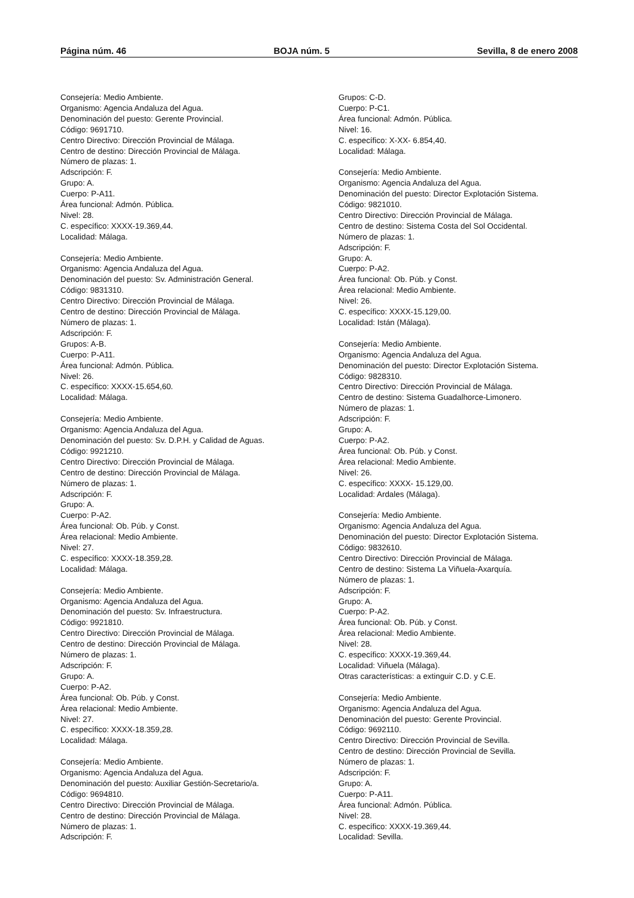Página núm. 46 BOJA núm. 5 Sevilla, 8 de enero 2008
Consejería: Medio Ambiente.
Organismo: Agencia Andaluza del Agua.
Denominación del puesto: Gerente Provincial.
Código: 9691710.
Centro Directivo: Dirección Provincial de Málaga.
Centro de destino: Dirección Provincial de Málaga.
Número de plazas: 1.
Adscripción: F.
Grupo: A.
Cuerpo: P-A11.
Área funcional: Admón. Pública.
Nivel: 28.
C. específico: XXXX-19.369,44.
Localidad: Málaga.
Consejería: Medio Ambiente.
Organismo: Agencia Andaluza del Agua.
Denominación del puesto: Sv. Administración General.
Código: 9831310.
Centro Directivo: Dirección Provincial de Málaga.
Centro de destino: Dirección Provincial de Málaga.
Número de plazas: 1.
Adscripción: F.
Grupos: A-B.
Cuerpo: P-A11.
Área funcional: Admón. Pública.
Nivel: 26.
C. específico: XXXX-15.654,60.
Localidad: Málaga.
Consejería: Medio Ambiente.
Organismo: Agencia Andaluza del Agua.
Denominación del puesto: Sv. D.P.H. y Calidad de Aguas.
Código: 9921210.
Centro Directivo: Dirección Provincial de Málaga.
Centro de destino: Dirección Provincial de Málaga.
Número de plazas: 1.
Adscripción: F.
Grupo: A.
Cuerpo: P-A2.
Área funcional: Ob. Púb. y Const.
Área relacional: Medio Ambiente.
Nivel: 27.
C. específico: XXXX-18.359,28.
Localidad: Málaga.
Consejería: Medio Ambiente.
Organismo: Agencia Andaluza del Agua.
Denominación del puesto: Sv. Infraestructura.
Código: 9921810.
Centro Directivo: Dirección Provincial de Málaga.
Centro de destino: Dirección Provincial de Málaga.
Número de plazas: 1.
Adscripción: F.
Grupo: A.
Cuerpo: P-A2.
Área funcional: Ob. Púb. y Const.
Área relacional: Medio Ambiente.
Nivel: 27.
C. específico: XXXX-18.359,28.
Localidad: Málaga.
Consejería: Medio Ambiente.
Organismo: Agencia Andaluza del Agua.
Denominación del puesto: Auxiliar Gestión-Secretario/a.
Código: 9694810.
Centro Directivo: Dirección Provincial de Málaga.
Centro de destino: Dirección Provincial de Málaga.
Número de plazas: 1.
Adscripción: F.
Grupos: C-D.
Cuerpo: P-C1.
Área funcional: Admón. Pública.
Nivel: 16.
C. específico: X-XX- 6.854,40.
Localidad: Málaga.
Consejería: Medio Ambiente.
Organismo: Agencia Andaluza del Agua.
Denominación del puesto: Director Explotación Sistema.
Código: 9821010.
Centro Directivo: Dirección Provincial de Málaga.
Centro de destino: Sistema Costa del Sol Occidental.
Número de plazas: 1.
Adscripción: F.
Grupo: A.
Cuerpo: P-A2.
Área funcional: Ob. Púb. y Const.
Área relacional: Medio Ambiente.
Nivel: 26.
C. específico: XXXX-15.129,00.
Localidad: Istán (Málaga).
Consejería: Medio Ambiente.
Organismo: Agencia Andaluza del Agua.
Denominación del puesto: Director Explotación Sistema.
Código: 9828310.
Centro Directivo: Dirección Provincial de Málaga.
Centro de destino: Sistema Guadalhorce-Limonero.
Número de plazas: 1.
Adscripción: F.
Grupo: A.
Cuerpo: P-A2.
Área funcional: Ob. Púb. y Const.
Área relacional: Medio Ambiente.
Nivel: 26.
C. específico: XXXX- 15.129,00.
Localidad: Ardales (Málaga).
Consejería: Medio Ambiente.
Organismo: Agencia Andaluza del Agua.
Denominación del puesto: Director Explotación Sistema.
Código: 9832610.
Centro Directivo: Dirección Provincial de Málaga.
Centro de destino: Sistema La Viñuela-Axarquía.
Número de plazas: 1.
Adscripción: F.
Grupo: A.
Cuerpo: P-A2.
Área funcional: Ob. Púb. y Const.
Área relacional: Medio Ambiente.
Nivel: 28.
C. específico: XXXX-19.369,44.
Localidad: Viñuela (Málaga).
Otras características: a extinguir C.D. y C.E.
Consejería: Medio Ambiente.
Organismo: Agencia Andaluza del Agua.
Denominación del puesto: Gerente Provincial.
Código: 9692110.
Centro Directivo: Dirección Provincial de Sevilla.
Centro de destino: Dirección Provincial de Sevilla.
Número de plazas: 1.
Adscripción: F.
Grupo: A.
Cuerpo: P-A11.
Área funcional: Admón. Pública.
Nivel: 28.
C. específico: XXXX-19.369,44.
Localidad: Sevilla.